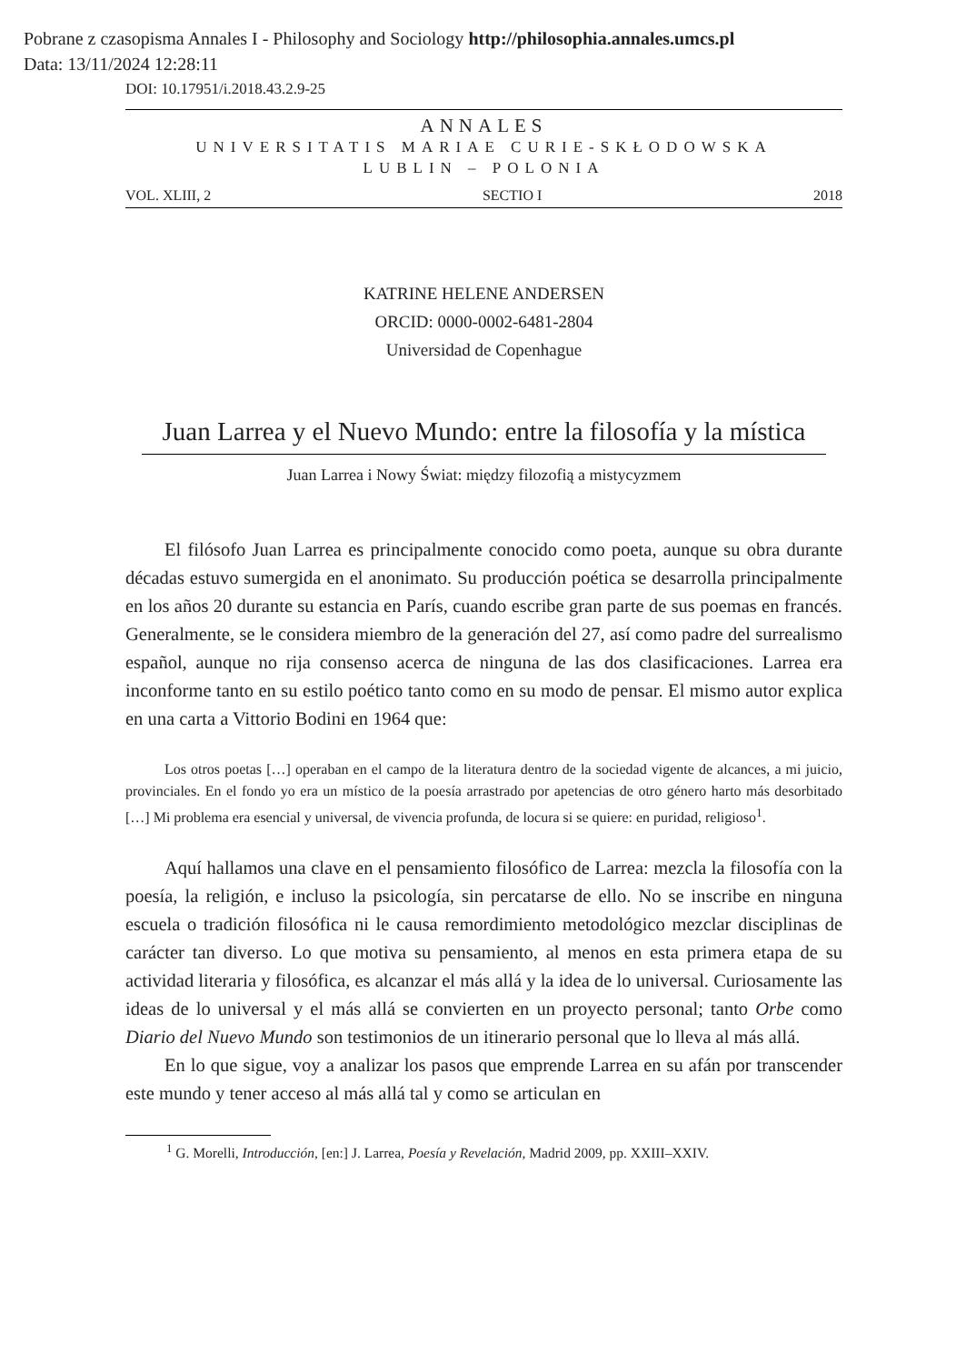Pobrane z czasopisma Annales I - Philosophy and Sociology http://philosophia.annales.umcs.pl
Data: 13/11/2024 12:28:11
DOI: 10.17951/i.2018.43.2.9-25
ANNALES
UNIVERSITATIS MARIAE CURIE-SKŁODOWSKA
LUBLIN – POLONIA
VOL. XLIII, 2 SECTIO I 2018
KATRINE HELENE ANDERSEN
ORCID: 0000-0002-6481-2804
Universidad de Copenhague
Juan Larrea y el Nuevo Mundo: entre la filosofía y la mística
Juan Larrea i Nowy Świat: między filozofią a mistycyzmem
El filósofo Juan Larrea es principalmente conocido como poeta, aunque su obra durante décadas estuvo sumergida en el anonimato. Su producción poética se desarrolla principalmente en los años 20 durante su estancia en París, cuando escribe gran parte de sus poemas en francés. Generalmente, se le considera miembro de la generación del 27, así como padre del surrealismo español, aunque no rija consenso acerca de ninguna de las dos clasificaciones. Larrea era inconforme tanto en su estilo poético tanto como en su modo de pensar. El mismo autor explica en una carta a Vittorio Bodini en 1964 que:
Los otros poetas […] operaban en el campo de la literatura dentro de la sociedad vigente de alcances, a mi juicio, provinciales. En el fondo yo era un místico de la poesía arrastrado por apetencias de otro género harto más desorbitado […] Mi problema era esencial y universal, de vivencia profunda, de locura si se quiere: en puridad, religioso<sup>1</sup>.
Aquí hallamos una clave en el pensamiento filosófico de Larrea: mezcla la filosofía con la poesía, la religión, e incluso la psicología, sin percatarse de ello. No se inscribe en ninguna escuela o tradición filosófica ni le causa remordimiento metodológico mezclar disciplinas de carácter tan diverso. Lo que motiva su pensamiento, al menos en esta primera etapa de su actividad literaria y filosófica, es alcanzar el más allá y la idea de lo universal. Curiosamente las ideas de lo universal y el más allá se convierten en un proyecto personal; tanto Orbe como Diario del Nuevo Mundo son testimonios de un itinerario personal que lo lleva al más allá.
En lo que sigue, voy a analizar los pasos que emprende Larrea en su afán por transcender este mundo y tener acceso al más allá tal y como se articulan en
<sup>1</sup> G. Morelli, Introducción, [en:] J. Larrea, Poesía y Revelación, Madrid 2009, pp. XXIII–XXIV.